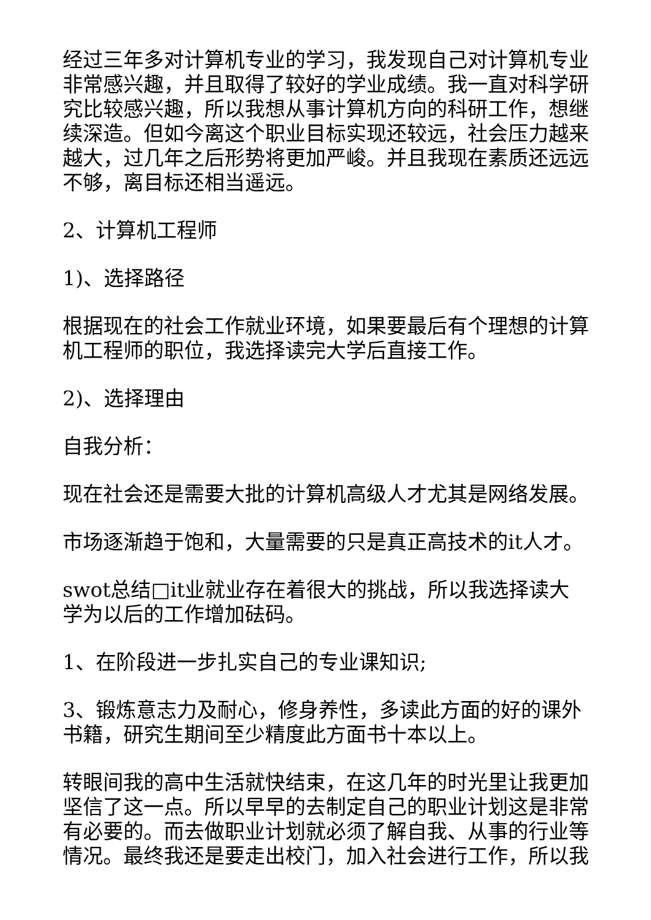经过三年多对计算机专业的学习，我发现自己对计算机专业非常感兴趣，并且取得了较好的学业成绩。我一直对科学研究比较感兴趣，所以我想从事计算机方向的科研工作，想继续深造。但如今离这个职业目标实现还较远，社会压力越来越大，过几年之后形势将更加严峻。并且我现在素质还远远不够，离目标还相当遥远。
2、计算机工程师
1)、选择路径
根据现在的社会工作就业环境，如果要最后有个理想的计算机工程师的职位，我选择读完大学后直接工作。
2)、选择理由
自我分析：
现在社会还是需要大批的计算机高级人才尤其是网络发展。
市场逐渐趋于饱和，大量需要的只是真正高技术的it人才。
swot总结□it业就业存在着很大的挑战，所以我选择读大学为以后的工作增加砝码。
1、在阶段进一步扎实自己的专业课知识;
3、锻炼意志力及耐心，修身养性，多读此方面的好的课外书籍，研究生期间至少精度此方面书十本以上。
转眼间我的高中生活就快结束，在这几年的时光里让我更加坚信了这一点。所以早早的去制定自己的职业计划这是非常有必要的。而去做职业计划就必须了解自我、从事的行业等情况。最终我还是要走出校门，加入社会进行工作，所以我